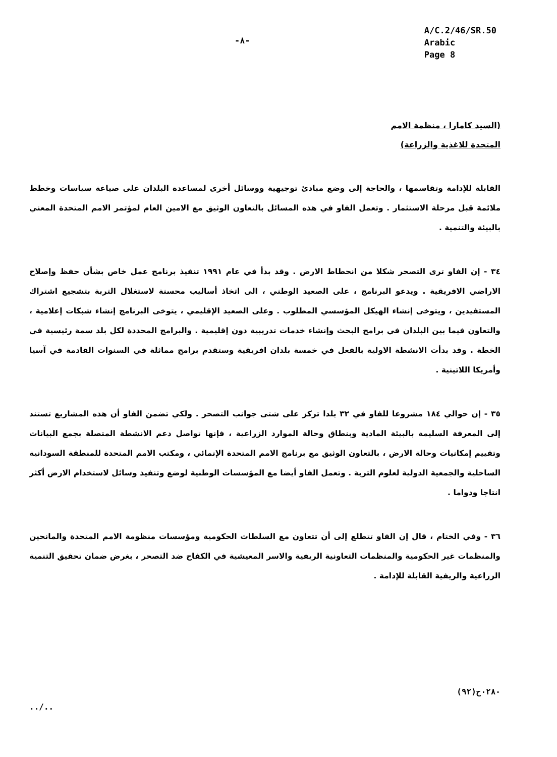-٨-
A/C.2/46/SR.50
Arabic
Page 8
(السيد كامارا ، منظمة الامم
المتحدة للاغذية والزراعة)
القابلة للإدامة وتقاسمها ، والحاجة إلى وضع مبادئ توجيهية ووسائل أخرى لمساعدة البلدان على صياغة سياسات وخطط ملائمة قبل مرحلة الاستثمار . وتعمل الفاو في هذه المسائل بالتعاون الوثيق مع الامين العام لمؤتمر الامم المتحدة المعني بالبيئة والتنمية .
٣٤ - إن الفاو ترى التصحر شكلا من انحطاط الارض . وقد بدأ في عام ١٩٩١ تنفيذ برنامج عمل خاص بشأن حفظ وإصلاح الاراضي الافريقية . ويدعو البرنامج ، على الصعيد الوطني ، الى اتخاذ أساليب محسنة لاستغلال التربة بتشجيع اشتراك المستفيدين ، ويتوخى إنشاء الهيكل المؤسسي المطلوب . وعلى الصعيد الإقليمي ، يتوخى البرنامج إنشاء شبكات إعلامية ، والتعاون فيما بين البلدان في برامج البحث وإنشاء خدمات تدريبية دون إقليمية . والبرامج المحددة لكل بلد سمة رئيسية في الخطة . وقد بدأت الانشطة الاولية بالفعل في خمسة بلدان افريقية وستقدم برامج مماثلة في السنوات القادمة في آسيا وأمريكا اللاتينية .
٣٥ - إن حوالي ١٨٤ مشروعا للفاو في ٣٢ بلدا تركز على شتى جوانب التصحر . ولكي تضمن الفاو أن هذه المشاريع تستند إلى المعرفة السليمة بالبيئة المادية وبنطاق وحالة الموارد الزراعية ، فإنها تواصل دعم الانشطة المتصلة بجمع البيانات وتقييم إمكانيات وحالة الارض ، بالتعاون الوثيق مع برنامج الامم المتحدة الإنمائي ، ومكتب الامم المتحدة للمنطقة السودانية الساحلية والجمعية الدولية لعلوم التربة . وتعمل الفاو أيضا مع المؤسسات الوطنية لوضع وتنفيذ وسائل لاستخدام الارض أكثر انتاجا ودواما .
٣٦ - وفي الختام ، قال إن الفاو تتطلع إلى أن تتعاون مع السلطات الحكومية ومؤسسات منظومة الامم المتحدة والمانحين والمنظمات غير الحكومية والمنظمات التعاونية الريفية والاسر المعيشية في الكفاح ضد التصحر ، بغرض ضمان تحقيق التنمية الزراعية والريفية القابلة للإدامة .
../.. ٠٢٨٠ح(٩٢)